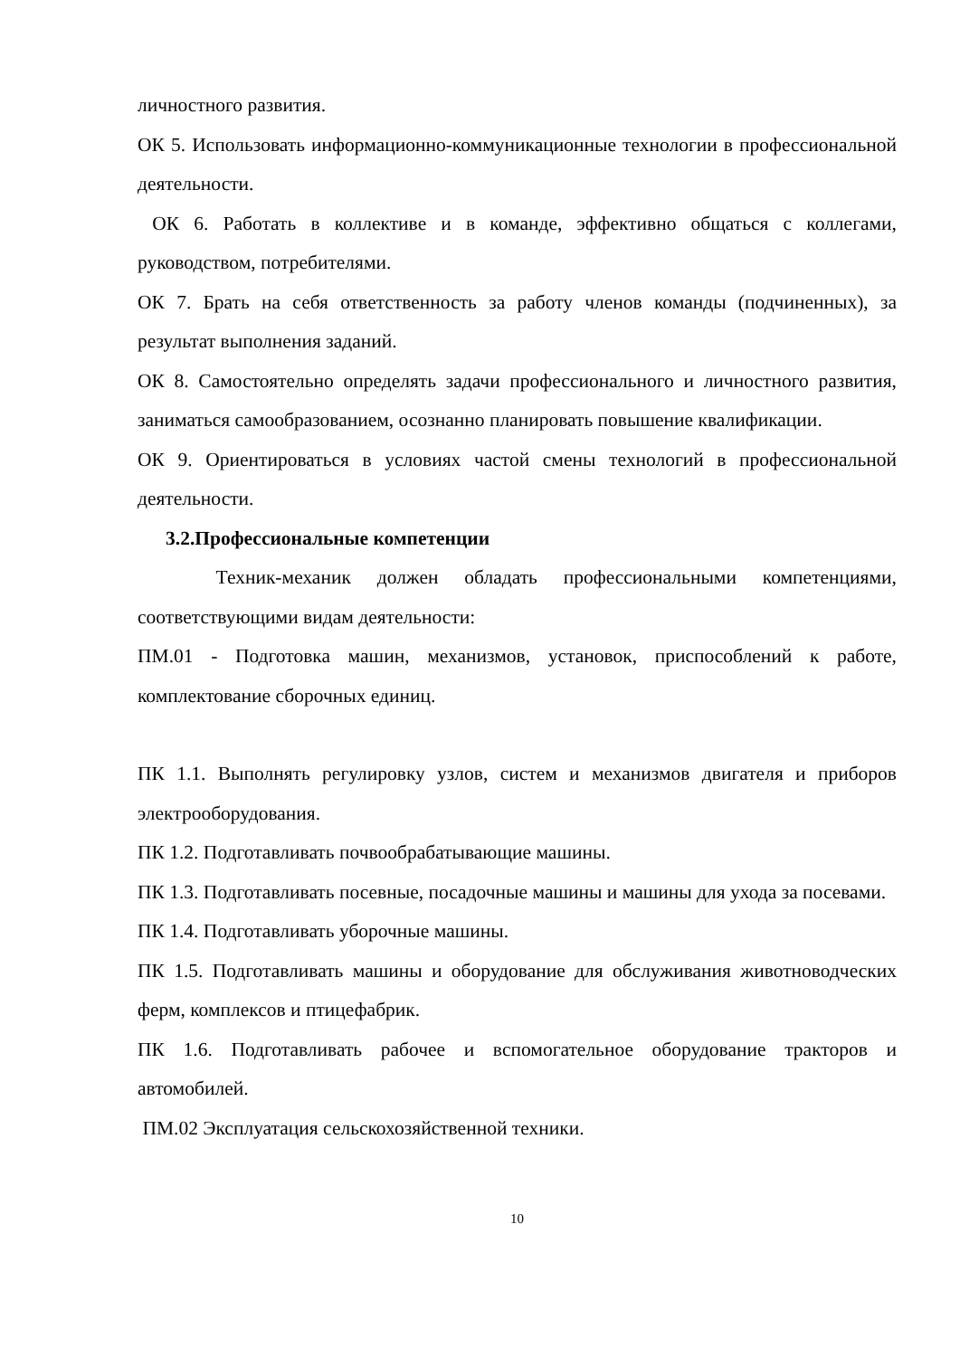личностного развития.
ОК 5. Использовать информационно-коммуникационные технологии в профессиональной деятельности.
ОК 6. Работать в коллективе и в команде, эффективно общаться с коллегами, руководством, потребителями.
ОК 7. Брать на себя ответственность за работу членов команды (подчиненных), за результат выполнения заданий.
ОК 8. Самостоятельно определять задачи профессионального и личностного развития, заниматься самообразованием, осознанно планировать повышение квалификации.
ОК 9. Ориентироваться в условиях частой смены технологий в профессиональной деятельности.
3.2.Профессиональные компетенции
Техник-механик должен обладать профессиональными компетенциями, соответствующими видам деятельности:
ПМ.01 - Подготовка машин, механизмов, установок, приспособлений к работе, комплектование сборочных единиц.
ПК 1.1. Выполнять регулировку узлов, систем и механизмов двигателя и приборов электрооборудования.
ПК 1.2. Подготавливать почвообрабатывающие машины.
ПК 1.3. Подготавливать посевные, посадочные машины и машины для ухода за посевами.
ПК 1.4. Подготавливать уборочные машины.
ПК 1.5. Подготавливать машины и оборудование для обслуживания животноводческих ферм, комплексов и птицефабрик.
ПК 1.6. Подготавливать рабочее и вспомогательное оборудование тракторов и автомобилей.
ПМ.02 Эксплуатация сельскохозяйственной техники.
10